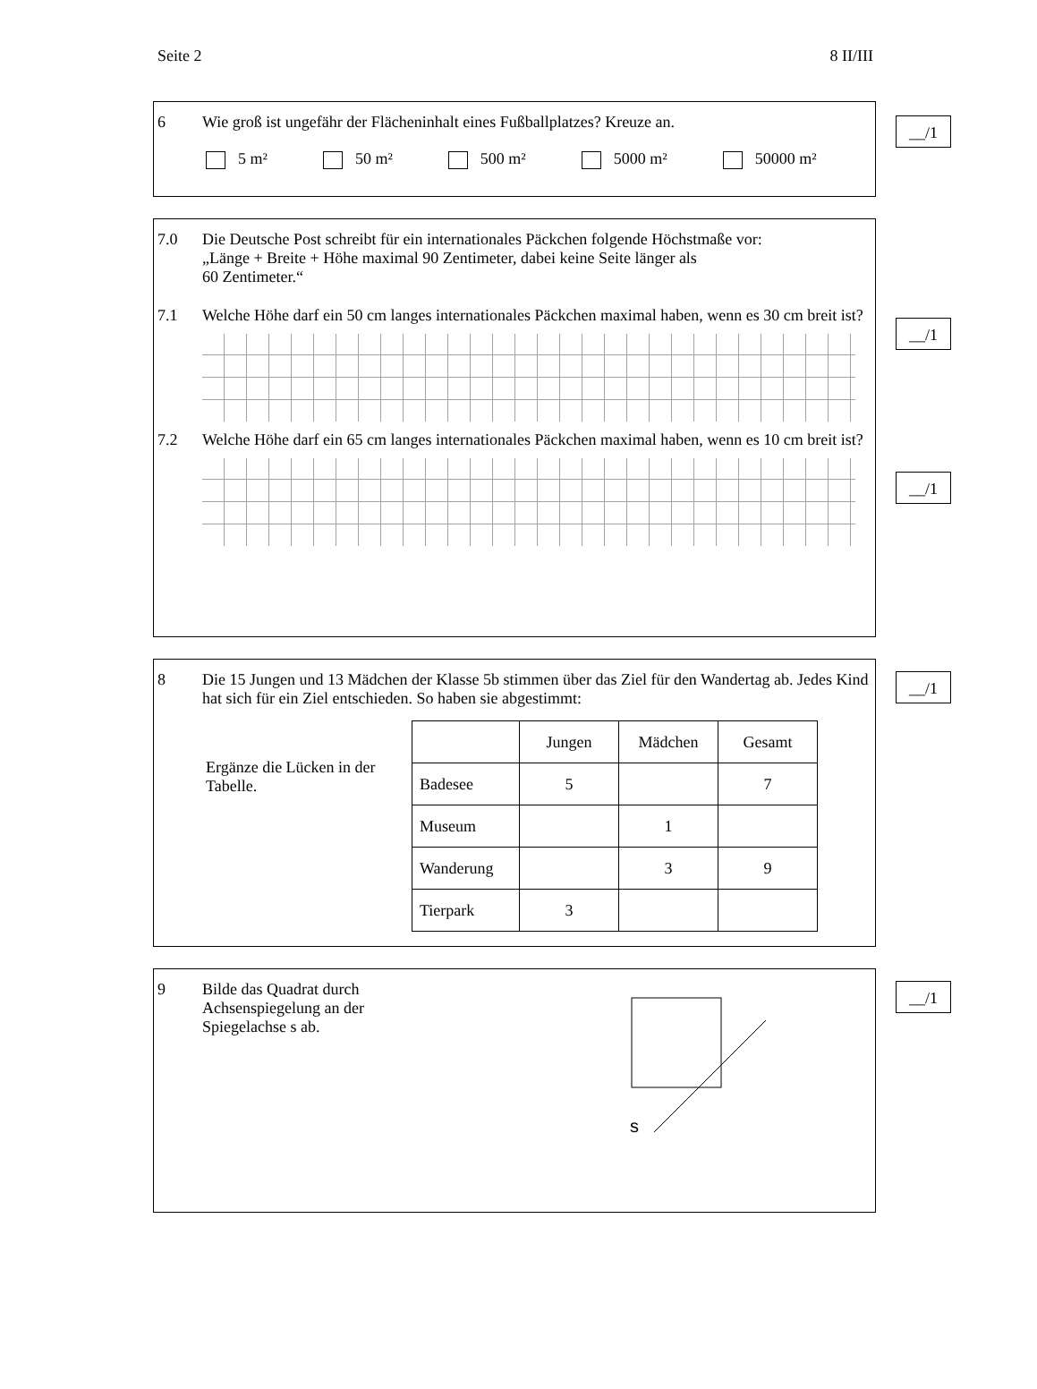Seite 2 8 II/III
__/1
6 Wie groß ist ungefähr der Flächeninhalt eines Fußballplatzes? Kreuze an.
5 m² 50 m² 500 m² 5000 m² 50000 m²
7.0 Die Deutsche Post schreibt für ein internationales Päckchen folgende Höchstmaße vor:
„Länge + Breite + Höhe maximal 90 Zentimeter, dabei keine Seite länger als
60 Zentimeter.“
__/1
7.1 Welche Höhe darf ein 50 cm langes internationales Päckchen maximal haben, wenn es 30 cm breit ist?
__/1
7.2 Welche Höhe darf ein 65 cm langes internationales Päckchen maximal haben, wenn es 10 cm breit ist?
__/1
8 Die 15 Jungen und 13 Mädchen der Klasse 5b stimmen über das Ziel für den Wandertag ab. Jedes Kind hat sich für ein Ziel entschieden. So haben sie abgestimmt:
Ergänze die Lücken in der Tabelle.
| | Jungen | Mädchen | Gesamt |
| --- | --- | --- | --- |
| Badesee | 5 | | 7 |
| Museum | | 1 | |
| Wanderung | | 3 | 9 |
| Tierpark | 3 | | |
__/1
9 Bilde das Quadrat durch Achsenspiegelung an der Spiegelachse s ab.
s